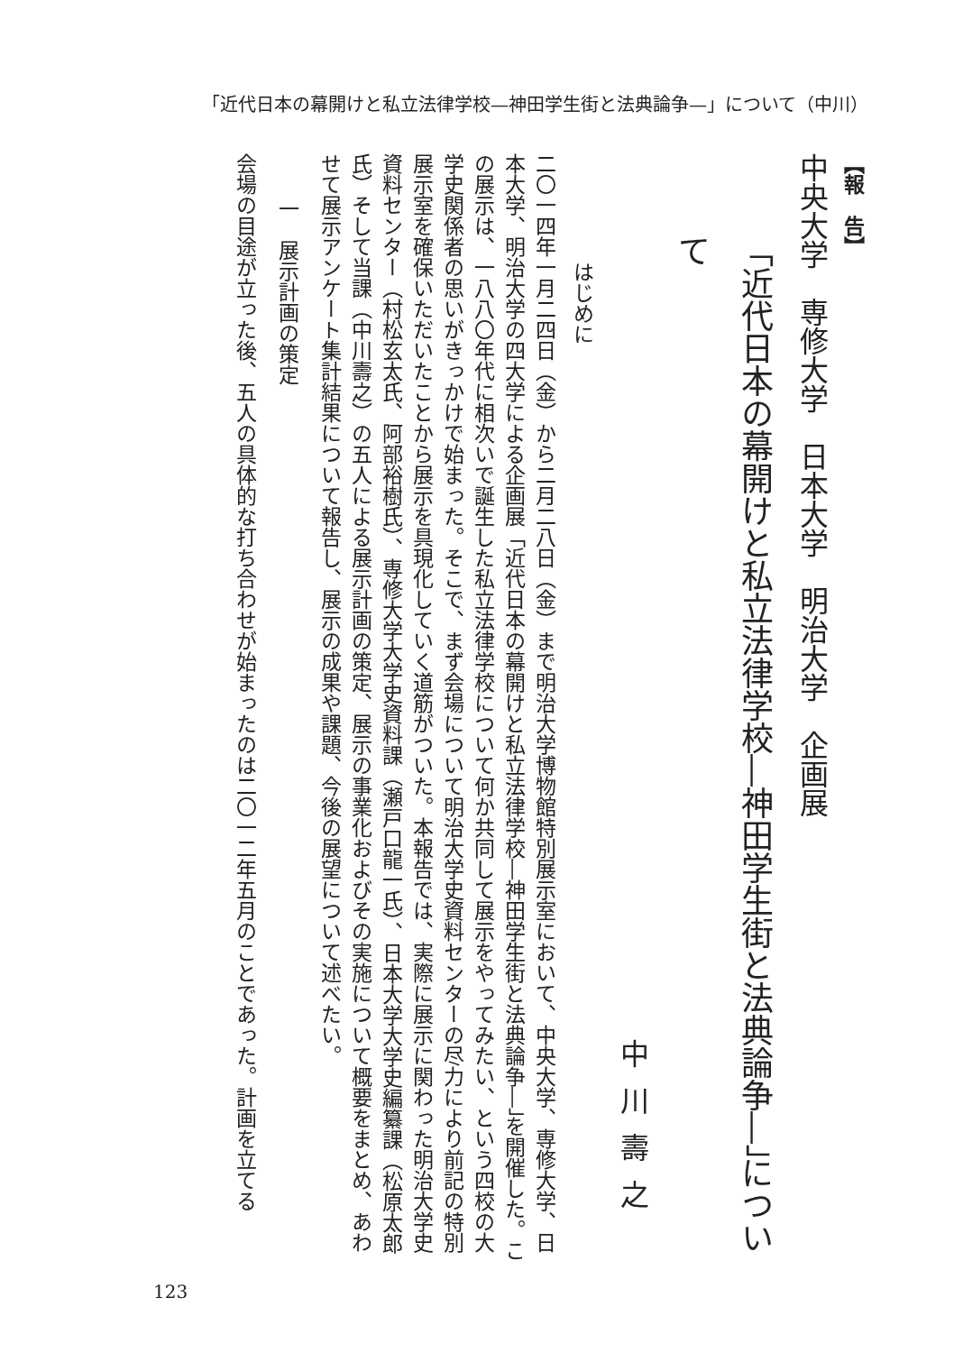「近代日本の幕開けと私立法律学校—神田学生街と法典論争—」について（中川）
【報　告】
中央大学　専修大学　日本大学　明治大学　企画展
「近代日本の幕開けと私立法律学校―神田学生街と法典論争―」について
中川壽之
はじめに
二〇一四年一月二四日（金）から二月二八日（金）まで明治大学博物館特別展示室において、中央大学、専修大学、日本大学、明治大学の四大学による企画展「近代日本の幕開けと私立法律学校―神田学生街と法典論争―」を開催した。この展示は、一八八〇年代に相次いで誕生した私立法律学校について何か共同して展示をやってみたい、という四校の大学史関係者の思いがきっかけで始まった。そこで、まず会場について明治大学史資料センターの尽力により前記の特別展示室を確保いただいたことから展示を具現化していく道筋がついた。本報告では、実際に展示に関わった明治大学史資料センター（村松玄太氏、阿部裕樹氏）、専修大学大学史資料課（瀬戸口龍一氏）、日本大学大学史編纂課（松原太郎氏）そして当課（中川壽之）の五人による展示計画の策定、展示の事業化およびその実施について概要をまとめ、あわせて展示アンケート集計結果について報告し、展示の成果や課題、今後の展望について述べたい。
一　展示計画の策定
会場の目途が立った後、五人の具体的な打ち合わせが始まったのは二〇一二年五月のことであった。計画を立てる
123